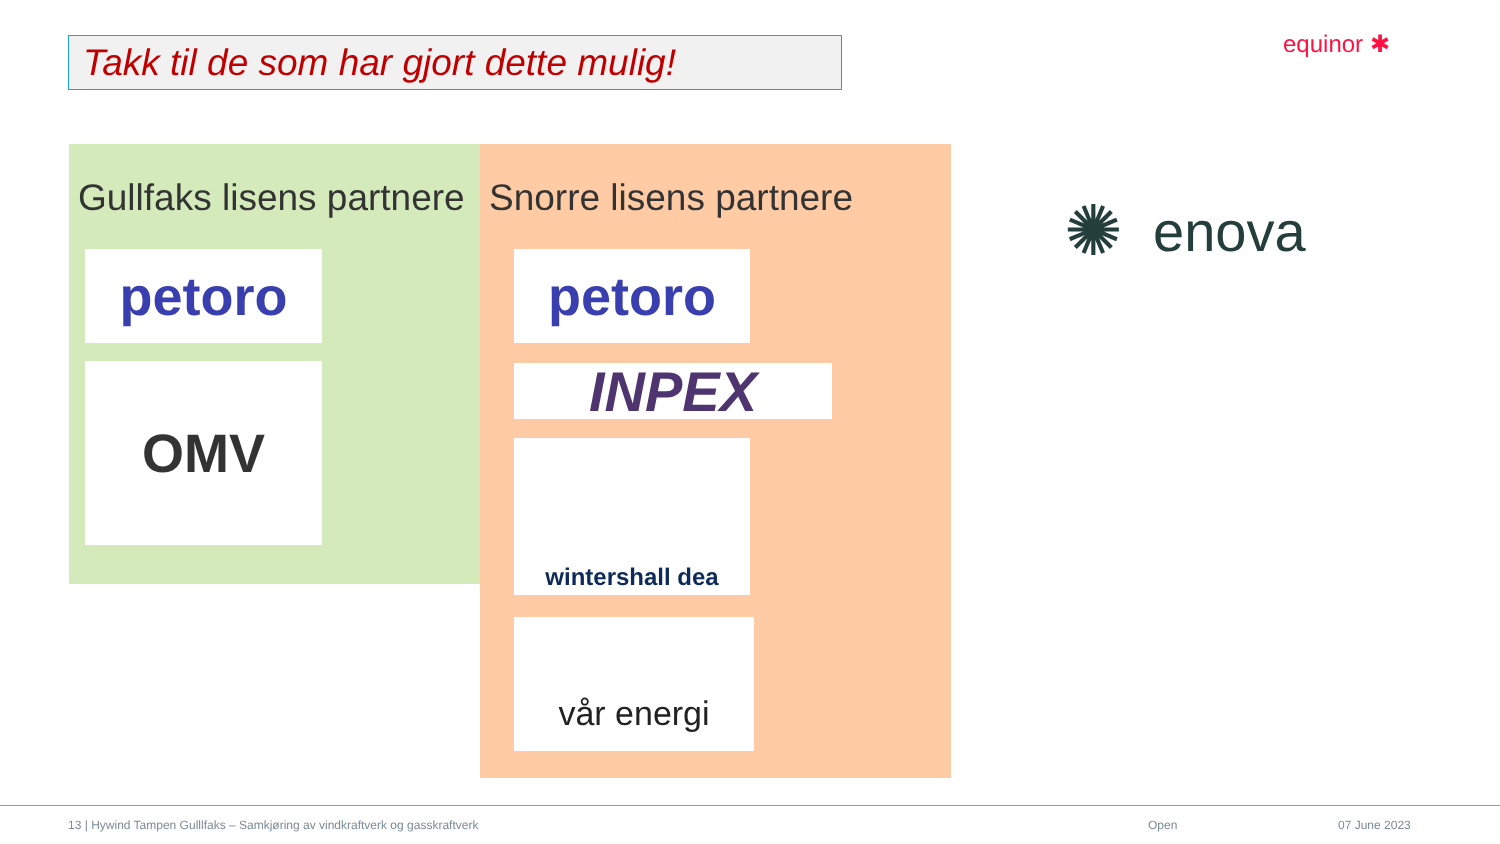Takk til de som har gjort dette mulig!
equinor ✱
Gullfaks lisens partnere
petoro
OMV
Snorre lisens partnere
petoro
INPEX
wintershall dea
vår energi
✺ enova
13 | Hywind Tampen Gulllfaks – Samkjøring av vindkraftverk og gasskraftverk Open 07 June 2023